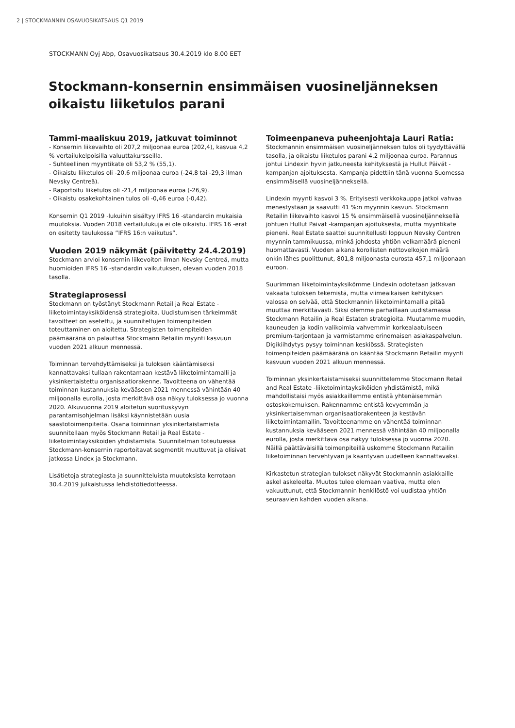2 | STOCKMANNIN OSAVUOSIKATSAUS Q1 2019
STOCKMANN Oyj Abp, Osavuosikatsaus 30.4.2019 klo 8.00 EET
Stockmann-konsernin ensimmäisen vuosineljänneksen oikaistu liiketulos parani
Tammi-maaliskuu 2019, jatkuvat toiminnot
- Konsernin liikevaihto oli 207,2 miljoonaa euroa (202,4), kasvua 4,2 % vertailukelpoisilla valuuttakursseilla.
- Suhteellinen myyntikate oli 53,2 % (55,1).
- Oikaistu liiketulos oli -20,6 miljoonaa euroa (-24,8 tai -29,3 ilman Nevsky Centreä).
- Raportoitu liiketulos oli -21,4 miljoonaa euroa (-26,9).
- Oikaistu osakekohtainen tulos oli -0,46 euroa (-0,42).
Konsernin Q1 2019 -lukuihin sisältyy IFRS 16 -standardin mukaisia muutoksia. Vuoden 2018 vertailulukuja ei ole oikaistu. IFRS 16 -erät on esitetty taulukossa ”IFRS 16:n vaikutus”.
Vuoden 2019 näkymät (päivitetty 24.4.2019)
Stockmann arvioi konsernin liikevoiton ilman Nevsky Centreä, mutta huomioiden IFRS 16 -standardin vaikutuksen, olevan vuoden 2018 tasolla.
Strategiaprosessi
Stockmann on työstänyt Stockmann Retail ja Real Estate -liiketoimintayksiköidensä strategioita. Uudistumisen tärkeimmät tavoitteet on asetettu, ja suunniteltujen toimenpiteiden toteuttaminen on aloitettu. Strategisten toimenpiteiden päämääränä on palauttaa Stockmann Retailin myynti kasvuun vuoden 2021 alkuun mennessä.
Toiminnan tervehdyttämiseksi ja tuloksen kääntämiseksi kannattavaksi tullaan rakentamaan kestävä liiketoimintamalli ja yksinkertaistettu organisaatiorakenne. Tavoitteena on vähentää toiminnan kustannuksia kevääseen 2021 mennessä vähintään 40 miljoonalla eurolla, josta merkittävä osa näkyy tuloksessa jo vuonna 2020. Alkuvuonna 2019 aloitetun suorituskyvyn parantamisohjelman lisäksi käynnistetään uusia säästötoimenpiteitä. Osana toiminnan yksinkertaistamista suunnitellaan myös Stockmann Retail ja Real Estate -liiketoimintayksiköiden yhdistämistä. Suunnitelman toteutuessa Stockmann-konsernin raportoitavat segmentit muuttuvat ja olisivat jatkossa Lindex ja Stockmann.
Lisätietoja strategiasta ja suunnitteluista muutoksista kerrotaan 30.4.2019 julkaistussa lehdistötiedotteessa.
Toimeenpaneva puheenjohtaja Lauri Ratia:
Stockmannin ensimmäisen vuosineljänneksen tulos oli tyydyttävällä tasolla, ja oikaistu liiketulos parani 4,2 miljoonaa euroa. Parannus johtui Lindexin hyvin jatkuneesta kehityksestä ja Hullut Päivät -kampanjan ajoituksesta. Kampanja pidettiin tänä vuonna Suomessa ensimmäisellä vuosineljänneksellä.
Lindexin myynti kasvoi 3 %. Erityisesti verkkokauppa jatkoi vahvaa menestystään ja saavutti 41 %:n myynnin kasvun. Stockmann Retailin liikevaihto kasvoi 15 % ensimmäisellä vuosineljänneksellä johtuen Hullut Päivät -kampanjan ajoituksesta, mutta myyntikate pieneni. Real Estate saattoi suunnitellusti loppuun Nevsky Centren myynnin tammikuussa, minkä johdosta yhtiön velkamäärä pieneni huomattavasti. Vuoden aikana korollisten nettovelkojen määrä onkin lähes puolittunut, 801,8 miljoonasta eurosta 457,1 miljoonaan euroon.
Suurimman liiketoimintayksikömme Lindexin odotetaan jatkavan vakaata tuloksen tekemistä, mutta viimeaikaisen kehityksen valossa on selvää, että Stockmannin liiketoimintamallia pitää muuttaa merkittävästi. Siksi olemme parhaillaan uudistamassa Stockmann Retailin ja Real Estaten strategioita. Muutamme muodin, kauneuden ja kodin valikoimia vahvemmin korkealaatuiseen premium-tarjontaan ja varmistamme erinomaisen asiakaspalvelun. Digikiihdytys pysyy toiminnan keskiössä. Strategisten toimenpiteiden päämääränä on kääntää Stockmann Retailin myynti kasvuun vuoden 2021 alkuun mennessä.
Toiminnan yksinkertaistamiseksi suunnittelemme Stockmann Retail and Real Estate -liiketoimintayksiköiden yhdistämistä, mikä mahdollistaisi myös asiakkaillemme entistä yhtenäisemmän ostoskokemuksen. Rakennamme entistä kevyemmän ja yksinkertaisemman organisaatiorakenteen ja kestävän liiketoimintamallin. Tavoitteenamme on vähentää toiminnan kustannuksia kevääseen 2021 mennessä vähintään 40 miljoonalla eurolla, josta merkittävä osa näkyy tuloksessa jo vuonna 2020. Näillä päättäväisillä toimenpiteillä uskomme Stockmann Retailin liiketoiminnan tervehtyvän ja kääntyvän uudelleen kannattavaksi.
Kirkastetun strategian tulokset näkyvät Stockmannin asiakkaille askel askeleelta. Muutos tulee olemaan vaativa, mutta olen vakuuttunut, että Stockmannin henkilöstö voi uudistaa yhtiön seuraavien kahden vuoden aikana.